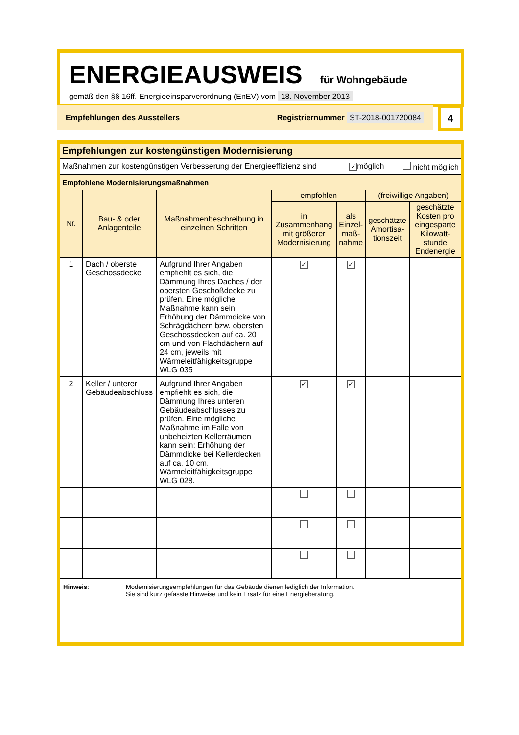ENERGIEAUSWEIS
für Wohngebäude
gemäß den §§ 16ff. Energieeinsparverordnung (EnEV) vom 18. November 2013
Empfehlungen des Ausstellers Registriernummer ST-2018-001720084 4
Empfehlungen zur kostengünstigen Modernisierung
Maßnahmen zur kostengünstigen Verbesserung der Energieeffizienz sind ✓ möglich nicht möglich
Empfohlene Modernisierungsmaßnahmen
| Nr. | Bau- & oder Anlagenteile | Maßnahmenbeschreibung in einzelnen Schritten | empfohlen | | (freiwillige Angaben) | |
| --- | --- | --- | --- | --- | --- | --- |
| | | | in Zusammenhang mit größerer Modernisierung | als Einzel-maß-nahme | geschätzte Amortisa-tionszeit | geschätzte Kosten pro eingesparte Kilowatt-stunde Endenergie |
| 1 | Dach / oberste Geschossdecke | Aufgrund Ihrer Angaben empfiehlt es sich, die Dämmung Ihres Daches / der obersten Geschoßdecke zu prüfen. Eine mögliche Maßnahme kann sein: Erhöhung der Dämmdicke von Schrägdächern bzw. obersten Geschossdecken auf ca. 20 cm und von Flachdächern auf 24 cm, jeweils mit Wärmeleitfähigkeitsgruppe WLG 035 | ✓ | ✓ | | |
| 2 | Keller / unterer Gebäudeabschluss | Aufgrund Ihrer Angaben empfiehlt es sich, die Dämmung Ihres unteren Gebäudeabschlusses zu prüfen. Eine mögliche Maßnahme im Falle von unbeheizten Kellerräumen kann sein: Erhöhung der Dämmdicke bei Kellerdecken auf ca. 10 cm, Wärmeleitfähigkeitsgruppe WLG 028. | ✓ | ✓ | | |
Hinweis: Modernisierungsempfehlungen für das Gebäude dienen lediglich der Information.
Sie sind kurz gefasste Hinweise und kein Ersatz für eine Energieberatung.